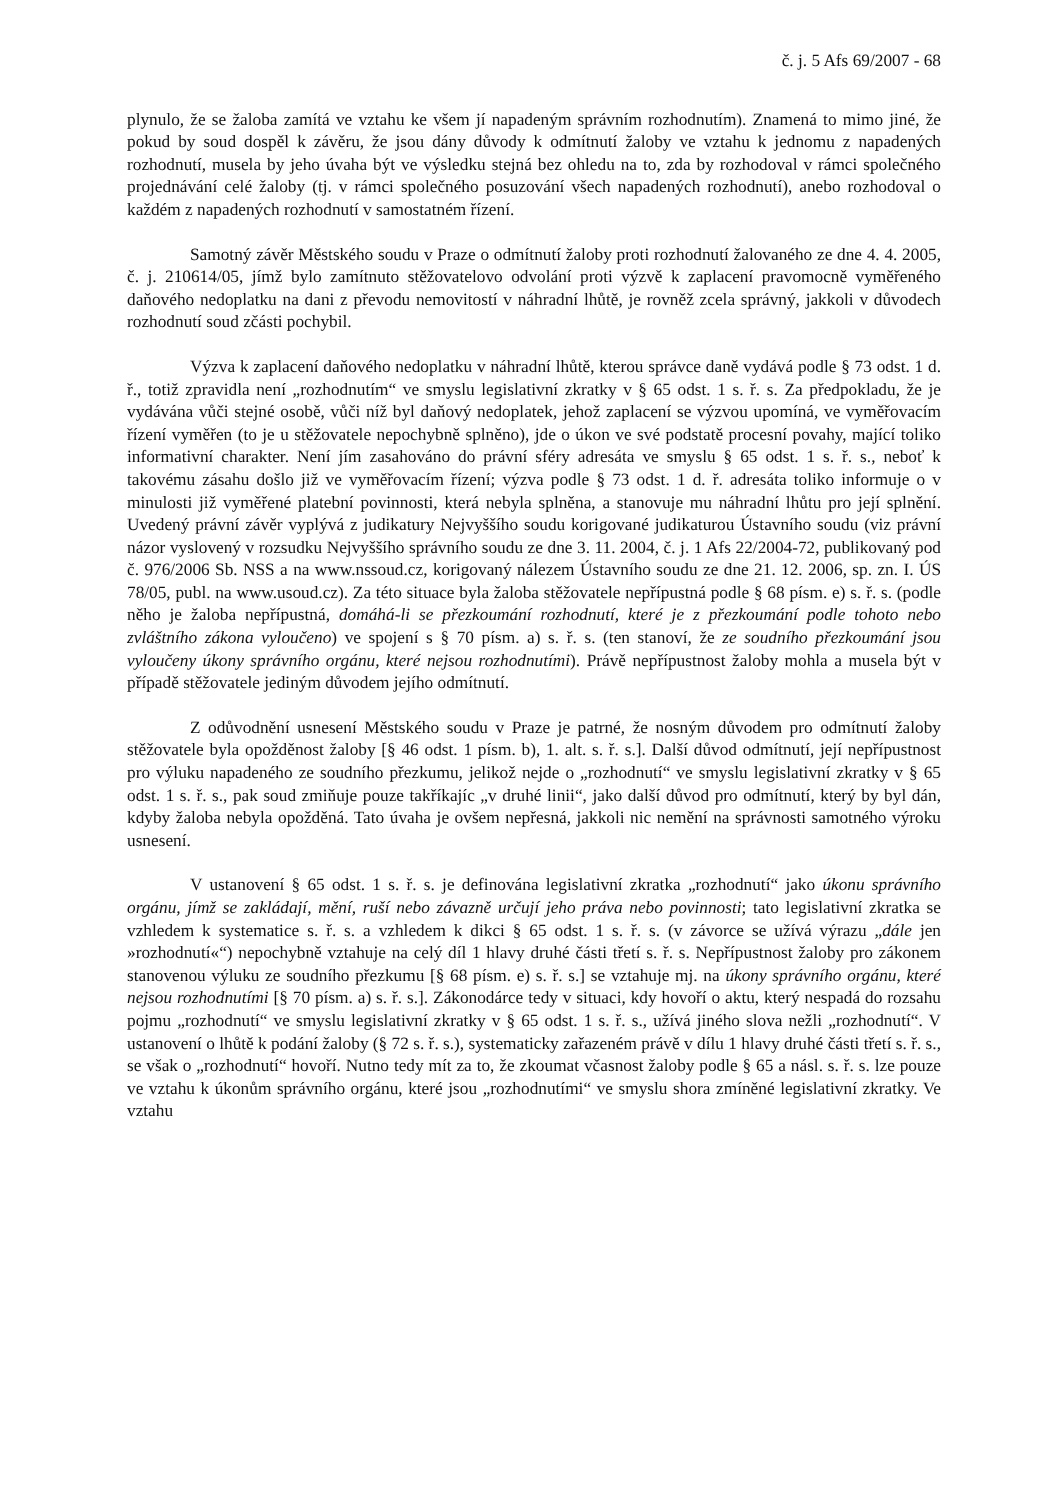č. j. 5 Afs 69/2007 - 68
plynulo, že se žaloba zamítá ve vztahu ke všem jí napadeným správním rozhodnutím). Znamená to mimo jiné, že pokud by soud dospěl k závěru, že jsou dány důvody k odmítnutí žaloby ve vztahu k jednomu z napadených rozhodnutí, musela by jeho úvaha být ve výsledku stejná bez ohledu na to, zda by rozhodoval v rámci společného projednávání celé žaloby (tj. v rámci společného posuzování všech napadených rozhodnutí), anebo rozhodoval o každém z napadených rozhodnutí v samostatném řízení.
Samotný závěr Městského soudu v Praze o odmítnutí žaloby proti rozhodnutí žalovaného ze dne 4. 4. 2005, č. j. 210614/05, jímž bylo zamítnuto stěžovatelovo odvolání proti výzvě k zaplacení pravomocně vyměřeného daňového nedoplatku na dani z převodu nemovitostí v náhradní lhůtě, je rovněž zcela správný, jakkoli v důvodech rozhodnutí soud zčásti pochybil.
Výzva k zaplacení daňového nedoplatku v náhradní lhůtě, kterou správce daně vydává podle § 73 odst. 1 d. ř., totiž zpravidla není „rozhodnutím“ ve smyslu legislativní zkratky v § 65 odst. 1 s. ř. s. Za předpokladu, že je vydávána vůči stejné osobě, vůči níž byl daňový nedoplatek, jehož zaplacení se výzvou upomíná, ve vyměřovacím řízení vyměřen (to je u stěžovatele nepochybně splněno), jde o úkon ve své podstatě procesní povahy, mající toliko informativní charakter. Není jím zasahováno do právní sféry adresáta ve smyslu § 65 odst. 1 s. ř. s., neboť k takovému zásahu došlo již ve vyměřovacím řízení; výzva podle § 73 odst. 1 d. ř. adresáta toliko informuje o v minulosti již vyměřené platební povinnosti, která nebyla splněna, a stanovuje mu náhradní lhůtu pro její splnění. Uvedený právní závěr vyplývá z judikatury Nejvyššího soudu korigované judikaturou Ústavního soudu (viz právní názor vyslovený v rozsudku Nejvyššího správního soudu ze dne 3. 11. 2004, č. j. 1 Afs 22/2004-72, publikovaný pod č. 976/2006 Sb. NSS a na www.nssoud.cz, korigovaný nálezem Ústavního soudu ze dne 21. 12. 2006, sp. zn. I. ÚS 78/05, publ. na www.usoud.cz). Za této situace byla žaloba stěžovatele nepřípustná podle § 68 písm. e) s. ř. s. (podle něho je žaloba nepřípustná, domáhá-li se přezkoumání rozhodnutí, které je z přezkoumání podle tohoto nebo zvláštního zákona vyloučeno) ve spojení s § 70 písm. a) s. ř. s. (ten stanoví, že ze soudního přezkoumání jsou vyloučeny úkony správního orgánu, které nejsou rozhodnutími). Právě nepřípustnost žaloby mohla a musela být v případě stěžovatele jediným důvodem jejího odmítnutí.
Z odůvodnění usnesení Městského soudu v Praze je patrné, že nosným důvodem pro odmítnutí žaloby stěžovatele byla opožděnost žaloby [§ 46 odst. 1 písm. b), 1. alt. s. ř. s.]. Další důvod odmítnutí, její nepřípustnost pro výluku napadeného ze soudního přezkumu, jelikož nejde o „rozhodnutí“ ve smyslu legislativní zkratky v § 65 odst. 1 s. ř. s., pak soud zmiňuje pouze takříkajíc „v druhé linii“, jako další důvod pro odmítnutí, který by byl dán, kdyby žaloba nebyla opožděná. Tato úvaha je ovšem nepřesná, jakkoli nic nemění na správnosti samotného výroku usnesení.
V ustanovení § 65 odst. 1 s. ř. s. je definována legislativní zkratka „rozhodnutí“ jako úkonu správního orgánu, jímž se zakládají, mění, ruší nebo závazně určují jeho práva nebo povinnosti; tato legislativní zkratka se vzhledem k systematice s. ř. s. a vzhledem k dikci § 65 odst. 1 s. ř. s. (v závorce se užívá výrazu „dále jen »rozhodnutí«“) nepochybně vztahuje na celý díl 1 hlavy druhé části třetí s. ř. s. Nepřípustnost žaloby pro zákonem stanovenou výluku ze soudního přezkumu [§ 68 písm. e) s. ř. s.] se vztahuje mj. na úkony správního orgánu, které nejsou rozhodnutími [§ 70 písm. a) s. ř. s.]. Zákonodárce tedy v situaci, kdy hovoří o aktu, který nespadá do rozsahu pojmu „rozhodnutí“ ve smyslu legislativní zkratky v § 65 odst. 1 s. ř. s., užívá jiného slova nežli „rozhodnutí“. V ustanovení o lhůtě k podání žaloby (§ 72 s. ř. s.), systematicky zařazeném právě v dílu 1 hlavy druhé části třetí s. ř. s., se však o „rozhodnutí“ hovoří. Nutno tedy mít za to, že zkoumat včasnost žaloby podle § 65 a násl. s. ř. s. lze pouze ve vztahu k úkonům správního orgánu, které jsou „rozhodnutími“ ve smyslu shora zmíněné legislativní zkratky. Ve vztahu